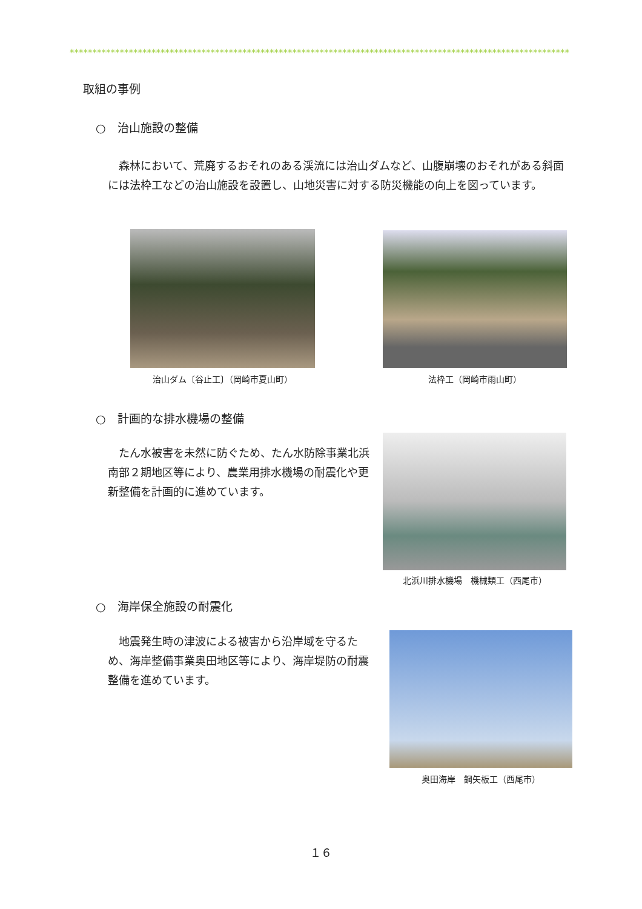**************************************************************************************************************
取組の事例
○　治山施設の整備
　森林において、荒廃するおそれのある渓流には治山ダムなど、山腹崩壊のおそれがある斜面には法枠工などの治山施設を設置し、山地災害に対する防災機能の向上を図っています。
治山ダム〔谷止工〕（岡崎市夏山町） 法枠工（岡崎市雨山町）
○　計画的な排水機場の整備
　たん水被害を未然に防ぐため、たん水防除事業北浜南部２期地区等により、農業用排水機場の耐震化や更新整備を計画的に進めています。
北浜川排水機場　機械類工（西尾市）
○　海岸保全施設の耐震化
　地震発生時の津波による被害から沿岸域を守るため、海岸整備事業奥田地区等により、海岸堤防の耐震整備を進めています。
奥田海岸　鋼矢板工（西尾市）
１６